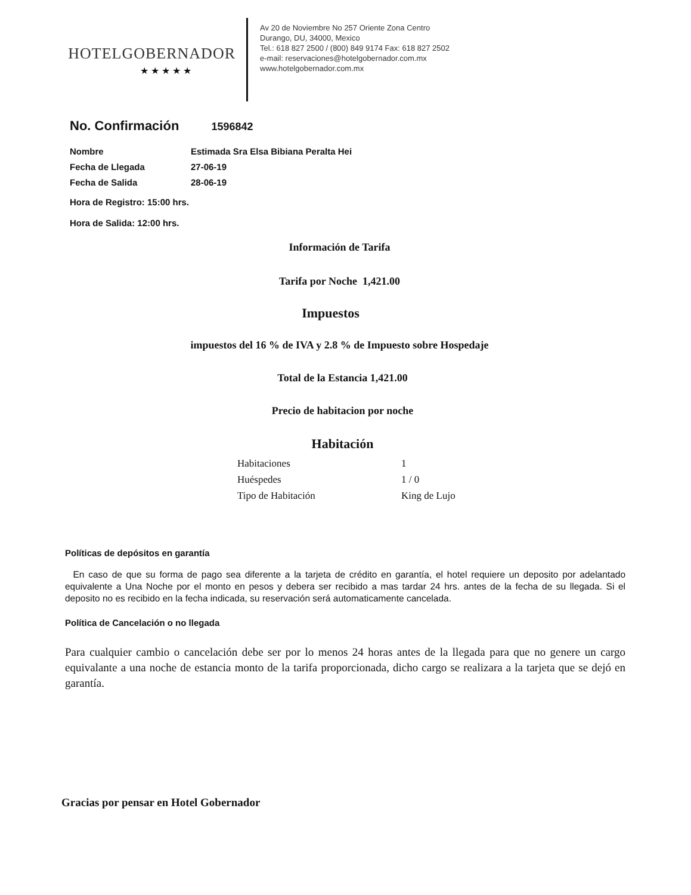HOTELGOBERNADOR
★★★★★
Av 20 de Noviembre No 257 Oriente Zona Centro
Durango, DU, 34000, Mexico
Tel.: 618 827 2500 / (800) 849 9174 Fax: 618 827 2502
e-mail: reservaciones@hotelgobernador.com.mx
www.hotelgobernador.com.mx
No. Confirmación 1596842
Nombre
Estimada Sra Elsa Bibiana Peralta Hei
Fecha de Llegada 27-06-19
Fecha de Salida 28-06-19
Hora de Registro: 15:00 hrs.
Hora de Salida: 12:00 hrs.
Información de Tarifa
Tarifa por Noche 1,421.00
Impuestos
impuestos del 16 % de IVA y 2.8 % de Impuesto sobre Hospedaje
Total de la Estancia 1,421.00
Precio de habitacion por noche
Habitación
Habitaciones 1
Huéspedes 1 / 0
Tipo de Habitación King de Lujo
Políticas de depósitos en garantía
En caso de que su forma de pago sea diferente a la tarjeta de crédito en garantía, el hotel requiere un deposito por adelantado equivalente a Una Noche por el monto en pesos y debera ser recibido a mas tardar 24 hrs. antes de la fecha de su llegada. Si el deposito no es recibido en la fecha indicada, su reservación será automaticamente cancelada.
Política de Cancelación o no llegada
Para cualquier cambio o cancelación debe ser por lo menos 24 horas antes de la llegada para que no genere un cargo equivalante a una noche de estancia monto de la tarifa proporcionada, dicho cargo se realizara a la tarjeta que se dejó en garantía.
Gracias por pensar en Hotel Gobernador